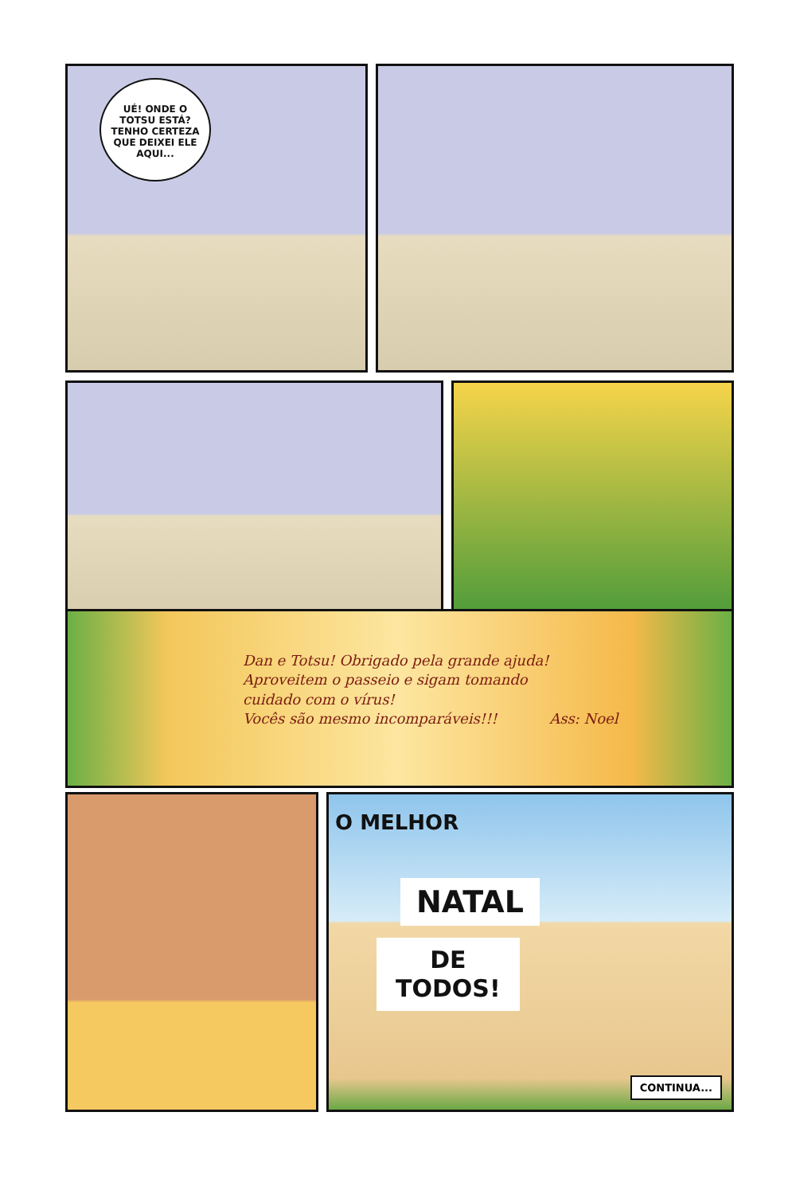UÉ! ONDE O
TOTSU ESTÁ?
TENHO CERTEZA
QUE DEIXEI ELE
AQUI...
Dan e Totsu! Obrigado pela grande ajuda!
Aproveitem o passeio e sigam tomando
cuidado com o vírus!
Vocês são mesmo incomparáveis!!! Ass: Noel
O MELHOR
NATAL
DE
TODOS!
CONTINUA...